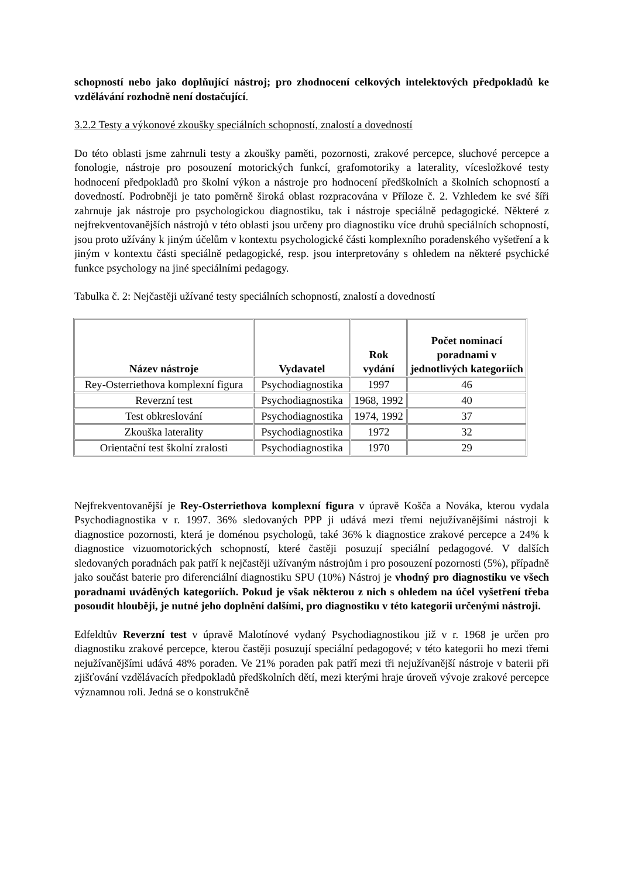schopností nebo jako doplňující nástroj; pro zhodnocení celkových intelektových předpokladů ke vzdělávání rozhodně není dostačující.
3.2.2 Testy a výkonové zkoušky speciálních schopností, znalostí a dovedností
Do této oblasti jsme zahrnuli testy a zkoušky paměti, pozornosti, zrakové percepce, sluchové percepce a fonologie, nástroje pro posouzení motorických funkcí, grafomotoriky a laterality, vícesložkové testy hodnocení předpokladů pro školní výkon a nástroje pro hodnocení předškolních a školních schopností a dovedností. Podrobněji je tato poměrně široká oblast rozpracována v Příloze č. 2. Vzhledem ke své šíři zahrnuje jak nástroje pro psychologickou diagnostiku, tak i nástroje speciálně pedagogické. Některé z nejfrekventovanějších nástrojů v této oblasti jsou určeny pro diagnostiku více druhů speciálních schopností, jsou proto užívány k jiným účelům v kontextu psychologické části komplexního poradenského vyšetření a k jiným v kontextu části speciálně pedagogické, resp. jsou interpretovány s ohledem na některé psychické funkce psychology na jiné speciálními pedagogy.
Tabulka č. 2: Nejčastěji užívané testy speciálních schopností, znalostí a dovedností
| Název nástroje | Vydavatel | Rok vydání | Počet nominací poradnami v jednotlivých kategoriích |
| --- | --- | --- | --- |
| Rey-Osterriethova komplexní figura | Psychodiagnostika | 1997 | 46 |
| Reverzní test | Psychodiagnostika | 1968, 1992 | 40 |
| Test obkreslování | Psychodiagnostika | 1974, 1992 | 37 |
| Zkouška laterality | Psychodiagnostika | 1972 | 32 |
| Orientační test školní zralosti | Psychodiagnostika | 1970 | 29 |
Nejfrekventovanější je Rey-Osterriethova komplexní figura v úpravě Koščа a Nováka, kterou vydala Psychodiagnostika v r. 1997. 36% sledovaných PPP ji udává mezi třemi nejužívanějšími nástroji k diagnostice pozornosti, která je doménou psychologů, také 36% k diagnostice zrakové percepce a 24% k diagnostice vizuomotorických schopností, které častěji posuzují speciální pedagogové. V dalších sledovaných poradnách pak patří k nejčastěji užívaným nástrojům i pro posouzení pozornosti (5%), případně jako součást baterie pro diferenciální diagnostiku SPU (10%) Nástroj je vhodný pro diagnostiku ve všech poradnami uváděných kategoriích. Pokud je však některou z nich s ohledem na účel vyšetření třeba posoudit hlouběji, je nutné jeho doplnění dalšími, pro diagnostiku v této kategorii určenými nástroji.
Edfeldtův Reverzní test v úpravě Malotínové vydaný Psychodiagnostikou již v r. 1968 je určen pro diagnostiku zrakové percepce, kterou častěji posuzují speciální pedagogové; v této kategorii ho mezi třemi nejužívanějšími udává 48% poraden. Ve 21% poraden pak patří mezi tři nejužívanější nástroje v baterii při zjišťování vzdělávacích předpokladů předškolních dětí, mezi kterými hraje úroveň vývoje zrakové percepce významnou roli. Jedná se o konstrukčně